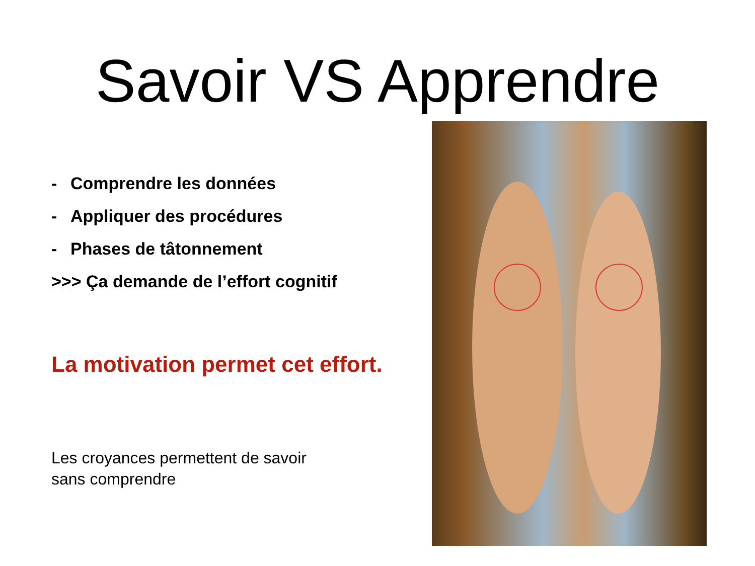Savoir VS Apprendre
- Comprendre les données
- Appliquer des procédures
- Phases de tâtonnement
>>> Ça demande de l’effort cognitif
La motivation permet cet effort.
Les croyances permettent de savoir
sans comprendre